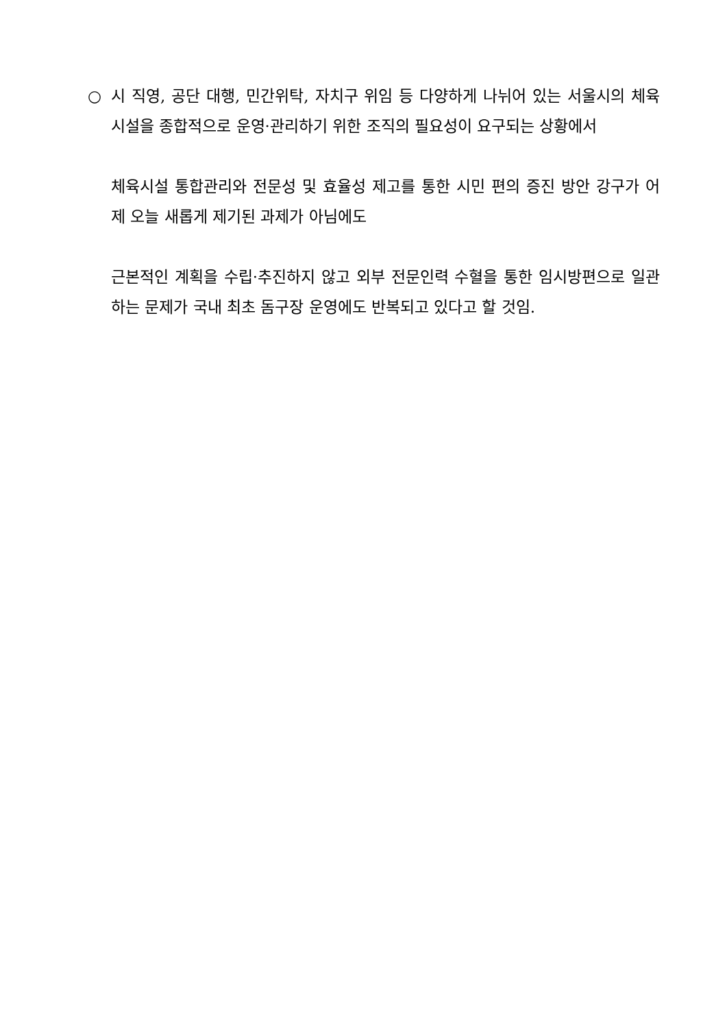○ 시 직영, 공단 대행, 민간위탁, 자치구 위임 등 다양하게 나뉘어 있는 서울시의 체육시설을 종합적으로 운영·관리하기 위한 조직의 필요성이 요구되는 상황에서
체육시설 통합관리와 전문성 및 효율성 제고를 통한 시민 편의 증진 방안 강구가 어제 오늘 새롭게 제기된 과제가 아님에도
근본적인 계획을 수립·추진하지 않고 외부 전문인력 수혈을 통한 임시방편으로 일관하는 문제가 국내 최초 돔구장 운영에도 반복되고 있다고 할 것임.